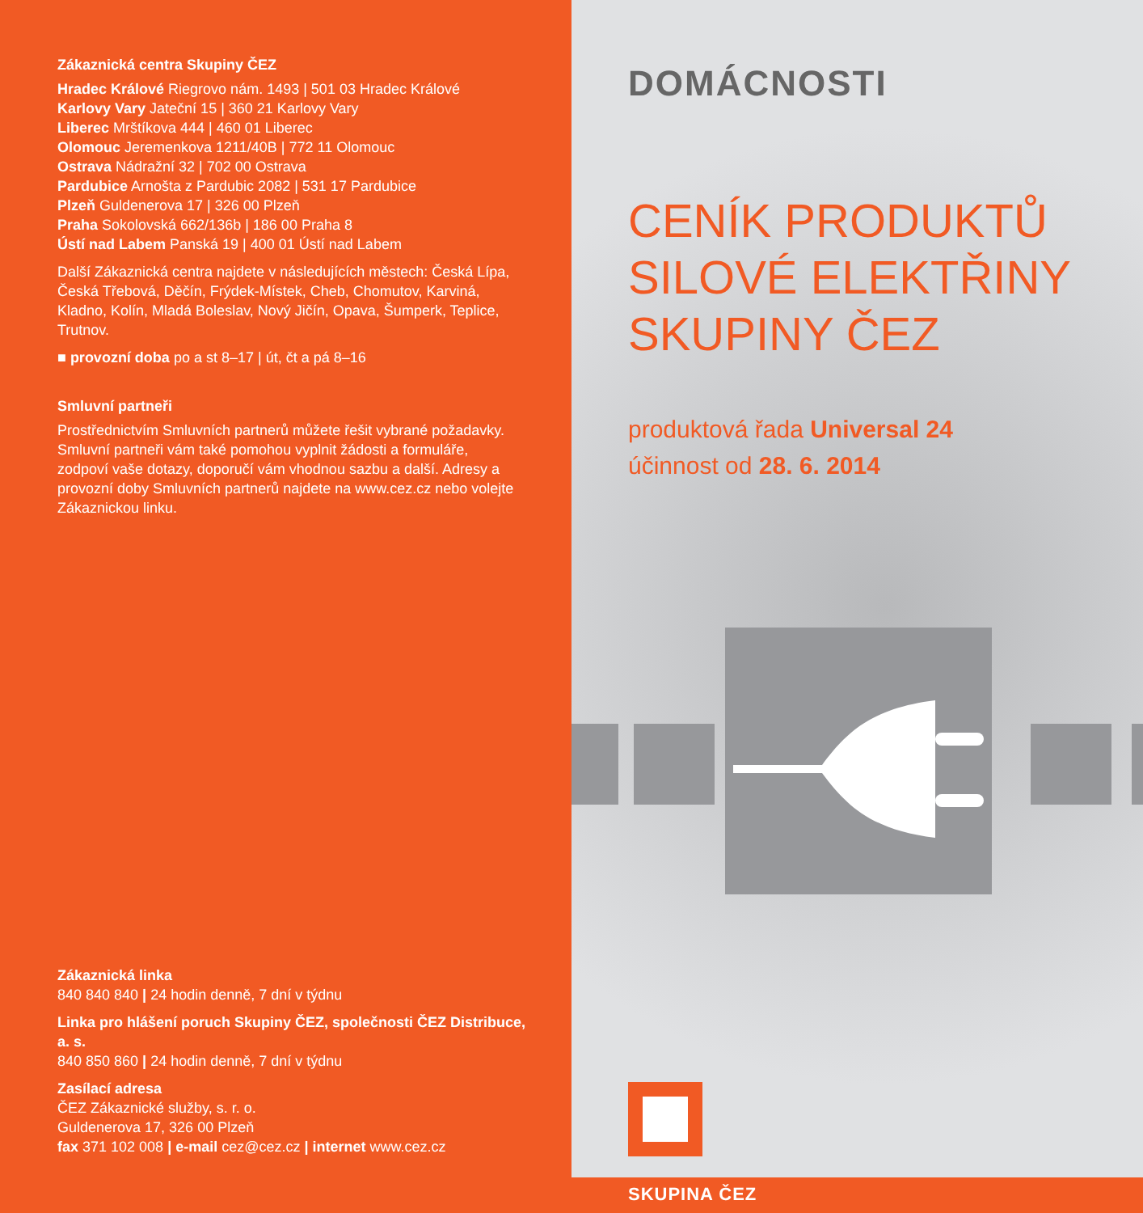Zákaznická centra Skupiny ČEZ
Hradec Králové Riegrovo nám. 1493 | 501 03 Hradec Králové
Karlovy Vary Jateční 15 | 360 21 Karlovy Vary
Liberec Mrštíkova 444 | 460 01 Liberec
Olomouc Jeremenkova 1211/40B | 772 11 Olomouc
Ostrava Nádražní 32 | 702 00 Ostrava
Pardubice Arnošta z Pardubic 2082 | 531 17 Pardubice
Plzeň Guldenerova 17 | 326 00 Plzeň
Praha Sokolovská 662/136b | 186 00 Praha 8
Ústí nad Labem Panská 19 | 400 01 Ústí nad Labem
Další Zákaznická centra najdete v následujících městech: Česká Lípa, Česká Třebová, Děčín, Frýdek-Místek, Cheb, Chomutov, Karviná, Kladno, Kolín, Mladá Boleslav, Nový Jičín, Opava, Šumperk, Teplice, Trutnov.
■ provozní doba po a st 8–17 | út, čt a pá 8–16
Smluvní partneři
Prostřednictvím Smluvních partnerů můžete řešit vybrané požadavky. Smluvní partneři vám také pomohou vyplnit žádosti a formuláře, zodpoví vaše dotazy, doporučí vám vhodnou sazbu a další. Adresy a provozní doby Smluvních partnerů najdete na www.cez.cz nebo volejte Zákaznickou linku.
Zákaznická linka
840 840 840 | 24 hodin denně, 7 dní v týdnu
Linka pro hlášení poruch Skupiny ČEZ, společnosti ČEZ Distribuce, a. s.
840 850 860 | 24 hodin denně, 7 dní v týdnu
Zasílací adresa
ČEZ Zákaznické služby, s. r. o.
Guldenerova 17, 326 00 Plzeň
fax 371 102 008 | e-mail cez@cez.cz | internet www.cez.cz
DOMÁCNOSTI
CENÍK PRODUKTŮ
SILOVÉ ELEKTŘINY
SKUPINY ČEZ
produktová řada Universal 24
účinnost od 28. 6. 2014
SKUPINA ČEZ